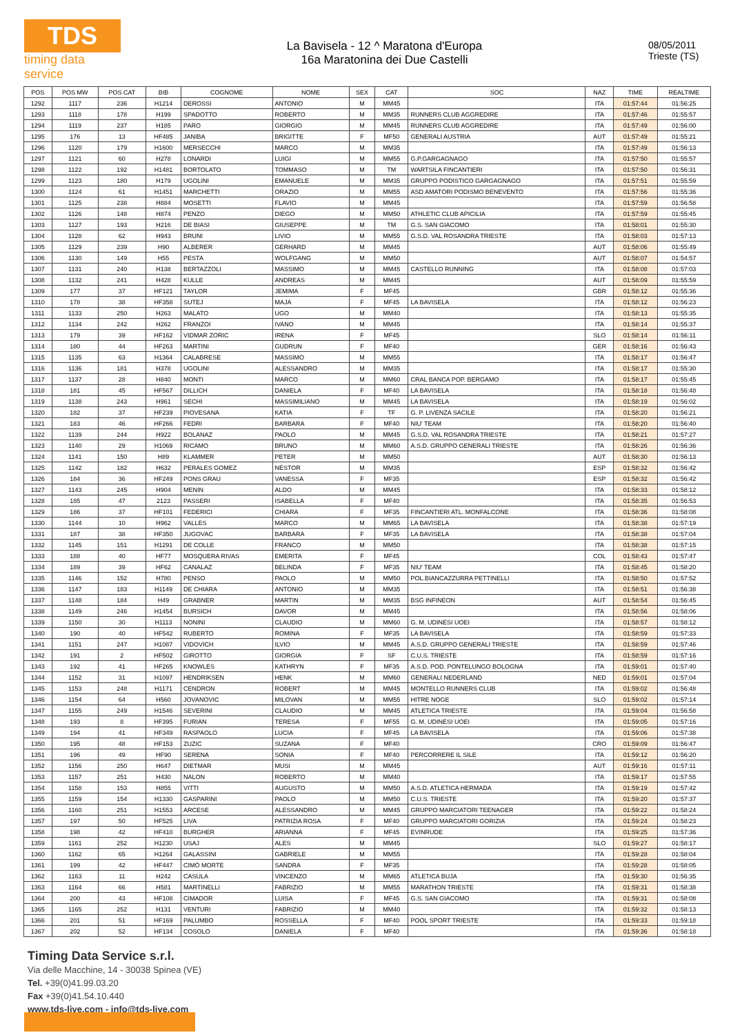TDS
timing data service
La Bavisela - 12 ^ Maratona d'Europa
16a Maratonina dei Due Castelli
08/05/2011
Trieste (TS)
| POS | POS MW | POS CAT | BIB | COGNOME | NOME | SEX | CAT | SOC | NAZ | TIME | REALTIME |
| --- | --- | --- | --- | --- | --- | --- | --- | --- | --- | --- | --- |
| 1292 | 1117 | 236 | H1214 | DEROSSI | ANTONIO | M | MM45 | | ITA | 01:57:44 | 01:56:25 |
| 1293 | 1118 | 178 | H199 | SPADOTTO | ROBERTO | M | MM35 | RUNNERS CLUB AGGREDIRE | ITA | 01:57:46 | 01:55:57 |
| 1294 | 1119 | 237 | H185 | PARO | GIORGIO | M | MM45 | RUNNERS CLUB AGGREDIRE | ITA | 01:57:49 | 01:56:00 |
| 1295 | 176 | 13 | HF485 | JANIBA | BRIGITTE | F | MF50 | GENERALI AUSTRIA | AUT | 01:57:49 | 01:55:21 |
| 1296 | 1120 | 179 | H1600 | MERSECCHI | MARCO | M | MM35 | | ITA | 01:57:49 | 01:56:13 |
| 1297 | 1121 | 60 | H278 | LONARDI | LUIGI | M | MM55 | G.P.GARGAGNAGO | ITA | 01:57:50 | 01:55:57 |
| 1298 | 1122 | 192 | H1481 | BORTOLATO | TOMMASO | M | TM | WARTSILA FINCANTIERI | ITA | 01:57:50 | 01:56:31 |
| 1299 | 1123 | 180 | H179 | UGOLINI | EMANUELE | M | MM35 | GRUPPO PODISTICO GARGAGNAGO | ITA | 01:57:51 | 01:55:59 |
| 1300 | 1124 | 61 | H1451 | MARCHETTI | ORAZIO | M | MM55 | ASD AMATORI PODISMO BENEVENTO | ITA | 01:57:56 | 01:55:36 |
| 1301 | 1125 | 238 | H884 | MOSETTI | FLAVIO | M | MM45 | | ITA | 01:57:59 | 01:56:58 |
| 1302 | 1126 | 148 | H874 | PENZO | DIEGO | M | MM50 | ATHLETIC CLUB APICILIA | ITA | 01:57:59 | 01:55:45 |
| 1303 | 1127 | 193 | H216 | DE BIASI | GIUSEPPE | M | TM | G.S. SAN GIACOMO | ITA | 01:58:01 | 01:55:30 |
| 1304 | 1128 | 62 | H943 | BRUNI | LIVIO | M | MM55 | G.S.D. VAL ROSANDRA TRIESTE | ITA | 01:58:03 | 01:57:13 |
| 1305 | 1129 | 239 | H90 | ALBERER | GERHARD | M | MM45 | | AUT | 01:58:06 | 01:55:49 |
| 1306 | 1130 | 149 | H55 | PESTA | WOLFGANG | M | MM50 | | AUT | 01:58:07 | 01:54:57 |
| 1307 | 1131 | 240 | H138 | BERTAZZOLI | MASSIMO | M | MM45 | CASTELLO RUNNING | ITA | 01:58:08 | 01:57:03 |
| 1308 | 1132 | 241 | H428 | KULLE | ANDREAS | M | MM45 | | AUT | 01:58:09 | 01:55:59 |
| 1309 | 177 | 37 | HF121 | TAYLOR | JEMIMA | F | MF45 | | GBR | 01:58:12 | 01:55:36 |
| 1310 | 178 | 38 | HF358 | SUTEJ | MAJA | F | MF45 | LA BAVISELA | ITA | 01:58:12 | 01:56:23 |
| 1311 | 1133 | 250 | H263 | MALATO | UGO | M | MM40 | | ITA | 01:58:13 | 01:55:35 |
| 1312 | 1134 | 242 | H262 | FRANZOI | IVANO | M | MM45 | | ITA | 01:58:14 | 01:55:37 |
| 1313 | 179 | 39 | HF162 | VIDMAR ZORIC | IRENA | F | MF45 | | SLO | 01:58:14 | 01:56:11 |
| 1314 | 180 | 44 | HF263 | MARTINI | GUDRUN | F | MF40 | | GER | 01:58:16 | 01:56:43 |
| 1315 | 1135 | 63 | H1364 | CALABRESE | MASSIMO | M | MM55 | | ITA | 01:58:17 | 01:56:47 |
| 1316 | 1136 | 181 | H378 | UGOLINI | ALESSANDRO | M | MM35 | | ITA | 01:58:17 | 01:55:30 |
| 1317 | 1137 | 28 | H840 | MONTI | MARCO | M | MM60 | CRAL BANCA POP. BERGAMO | ITA | 01:58:17 | 01:55:45 |
| 1318 | 181 | 45 | HF567 | DILLICH | DANIELA | F | MF40 | LA BAVISELA | ITA | 01:58:18 | 01:56:48 |
| 1319 | 1138 | 243 | H961 | SECHI | MASSIMILIANO | M | MM45 | LA BAVISELA | ITA | 01:58:19 | 01:56:02 |
| 1320 | 182 | 37 | HF239 | PIOVESANA | KATIA | F | TF | G. P. LIVENZA SACILE | ITA | 01:58:20 | 01:56:21 |
| 1321 | 183 | 46 | HF266 | FEDRI | BARBARA | F | MF40 | NIU' TEAM | ITA | 01:58:20 | 01:56:40 |
| 1322 | 1139 | 244 | H922 | BOLANAZ | PAOLO | M | MM45 | G.S.D. VAL ROSANDRA TRIESTE | ITA | 01:58:21 | 01:57:27 |
| 1323 | 1140 | 29 | H1069 | RICAMO | BRUNO | M | MM60 | A.S.D. GRUPPO GENERALI TRIESTE | ITA | 01:58:26 | 01:56:36 |
| 1324 | 1141 | 150 | H89 | KLAMMER | PETER | M | MM50 | | AUT | 01:58:30 | 01:56:13 |
| 1325 | 1142 | 182 | H632 | PERALES GOMEZ | NÉSTOR | M | MM35 | | ESP | 01:58:32 | 01:56:42 |
| 1326 | 184 | 36 | HF249 | PONS GRAU | VANESSA | F | MF35 | | ESP | 01:58:32 | 01:56:42 |
| 1327 | 1143 | 245 | H904 | MENIN | ALDO | M | MM45 | | ITA | 01:58:33 | 01:58:12 |
| 1328 | 185 | 47 | 2123 | PASSERI | ISABELLA | F | MF40 | | ITA | 01:58:35 | 01:56:53 |
| 1329 | 186 | 37 | HF101 | FEDERICI | CHIARA | F | MF35 | FINCANTIERI ATL. MONFALCONE | ITA | 01:58:36 | 01:58:08 |
| 1330 | 1144 | 10 | H962 | VALLES | MARCO | M | MM65 | LA BAVISELA | ITA | 01:58:38 | 01:57:19 |
| 1331 | 187 | 38 | HF350 | JUGOVAC | BARBARA | F | MF35 | LA BAVISELA | ITA | 01:58:38 | 01:57:04 |
| 1332 | 1145 | 151 | H1291 | DE COLLE | FRANCO | M | MM50 | | ITA | 01:58:38 | 01:57:15 |
| 1333 | 188 | 40 | HF77 | MOSQUERA RIVAS | EMERITA | F | MF45 | | COL | 01:58:43 | 01:57:47 |
| 1334 | 189 | 39 | HF62 | CANALAZ | BELINDA | F | MF35 | NIU' TEAM | ITA | 01:58:45 | 01:58:20 |
| 1335 | 1146 | 152 | H780 | PENSO | PAOLO | M | MM50 | POL.BIANCAZZURRA PETTINELLI | ITA | 01:58:50 | 01:57:52 |
| 1336 | 1147 | 183 | H1149 | DE CHIARA | ANTONIO | M | MM35 | | ITA | 01:58:51 | 01:56:38 |
| 1337 | 1148 | 184 | H49 | GRABNER | MARTIN | M | MM35 | BSG INFINEON | AUT | 01:58:54 | 01:56:45 |
| 1338 | 1149 | 246 | H1454 | BURSICH | DAVOR | M | MM45 | | ITA | 01:58:56 | 01:58:06 |
| 1339 | 1150 | 30 | H1113 | NONINI | CLAUDIO | M | MM60 | G. M. UDINESI UOEI | ITA | 01:58:57 | 01:58:12 |
| 1340 | 190 | 40 | HF542 | RUBERTO | ROMINA | F | MF35 | LA BAVISELA | ITA | 01:58:59 | 01:57:33 |
| 1341 | 1151 | 247 | H1087 | VIDOVICH | ILVIO | M | MM45 | A.S.D. GRUPPO GENERALI TRIESTE | ITA | 01:58:59 | 01:57:46 |
| 1342 | 191 | 2 | HF502 | GIROTTO | GIORGIA | F | SF | C.U.S. TRIESTE | ITA | 01:58:59 | 01:57:16 |
| 1343 | 192 | 41 | HF265 | KNOWLES | KATHRYN | F | MF35 | A.S.D. POD. PONTELUNGO BOLOGNA | ITA | 01:59:01 | 01:57:40 |
| 1344 | 1152 | 31 | H1097 | HENDRIKSEN | HENK | M | MM60 | GENERALI NEDERLAND | NED | 01:59:01 | 01:57:04 |
| 1345 | 1153 | 248 | H1171 | CENDRON | ROBERT | M | MM45 | MONTELLO RUNNERS CLUB | ITA | 01:59:02 | 01:56:48 |
| 1346 | 1154 | 64 | H560 | JOVANOVIC | MILOVAN | M | MM55 | HITRE NOGE | SLO | 01:59:02 | 01:57:14 |
| 1347 | 1155 | 249 | H1546 | SEVERINI | CLAUDIO | M | MM45 | ATLETICA TRIESTE | ITA | 01:59:04 | 01:56:58 |
| 1348 | 193 | 8 | HF395 | FURIAN | TERESA | F | MF55 | G. M. UDINESI UOEI | ITA | 01:59:05 | 01:57:16 |
| 1349 | 194 | 41 | HF349 | RASPAOLO | LUCIA | F | MF45 | LA BAVISELA | ITA | 01:59:06 | 01:57:38 |
| 1350 | 195 | 48 | HF153 | ZUZIC | SUZANA | F | MF40 | | CRO | 01:59:09 | 01:56:47 |
| 1351 | 196 | 49 | HF90 | SERENA | SONIA | F | MF40 | PERCORRERE IL SILE | ITA | 01:59:12 | 01:56:20 |
| 1352 | 1156 | 250 | H647 | DIETMAR | MUSI | M | MM45 | | AUT | 01:59:16 | 01:57:11 |
| 1353 | 1157 | 251 | H430 | NALON | ROBERTO | M | MM40 | | ITA | 01:59:17 | 01:57:55 |
| 1354 | 1158 | 153 | H855 | VITTI | AUGUSTO | M | MM50 | A.S.D. ATLETICA HERMADA | ITA | 01:59:19 | 01:57:42 |
| 1355 | 1159 | 154 | H1330 | GASPARINI | PAOLO | M | MM50 | C.U.S. TRIESTE | ITA | 01:59:20 | 01:57:37 |
| 1356 | 1160 | 251 | H1553 | ARCESE | ALESSANDRO | M | MM45 | GRUPPO MARCIATORI TEENAGER | ITA | 01:59:22 | 01:58:24 |
| 1357 | 197 | 50 | HF525 | LIVA | PATRIZIA ROSA | F | MF40 | GRUPPO MARCIATORI GORIZIA | ITA | 01:59:24 | 01:58:23 |
| 1358 | 198 | 42 | HF410 | BURGHER | ARIANNA | F | MF45 | EVINRUDE | ITA | 01:59:25 | 01:57:36 |
| 1359 | 1161 | 252 | H1230 | USAJ | ALES | M | MM45 | | SLO | 01:59:27 | 01:58:17 |
| 1360 | 1162 | 65 | H1264 | GALASSINI | GABRIELE | M | MM55 | | ITA | 01:59:28 | 01:58:04 |
| 1361 | 199 | 42 | HF447 | CIMÒ MORTE | SANDRA | F | MF35 | | ITA | 01:59:28 | 01:58:05 |
| 1362 | 1163 | 11 | H242 | CASULA | VINCENZO | M | MM65 | ATLETICA BUJA | ITA | 01:59:30 | 01:56:35 |
| 1363 | 1164 | 66 | H581 | MARTINELLI | FABRIZIO | M | MM55 | MARATHON TRIESTE | ITA | 01:59:31 | 01:58:38 |
| 1364 | 200 | 43 | HF108 | CIMADOR | LUISA | F | MF45 | G.S. SAN GIACOMO | ITA | 01:59:31 | 01:58:08 |
| 1365 | 1165 | 252 | H131 | VENTURI | FABRIZIO | M | MM40 | | ITA | 01:59:32 | 01:58:13 |
| 1366 | 201 | 51 | HF169 | PALUMBO | ROSSELLA | F | MF40 | POOL SPORT TRIESTE | ITA | 01:59:33 | 01:59:18 |
| 1367 | 202 | 52 | HF134 | COSOLO | DANIELA | F | MF40 | | ITA | 01:59:36 | 01:58:18 |
Timing Data Service s.r.l.
Via delle Macchine, 14 - 30038 Spinea (VE)
Tel. +39(0)41.99.03.20
Fax +39(0)41.54.10.440
www.tds-live.com - info@tds-live.com